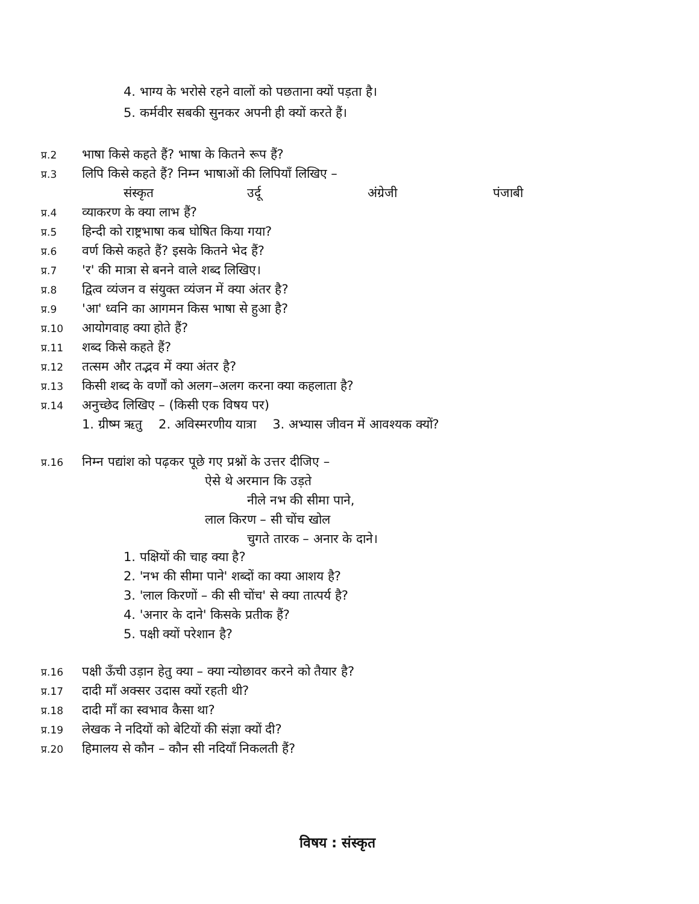4. भाग्य के भरोसे रहने वालों को पछताना क्यों पड़ता है।
5. कर्मवीर सबकी सुनकर अपनी ही क्यों करते हैं।
प्र.2 भाषा किसे कहते हैं? भाषा के कितने रूप हैं?
प्र.3 लिपि किसे कहते हैं? निम्न भाषाओं की लिपियाँ लिखिए –
संस्कृत उर्दू अंग्रेजी पंजाबी
प्र.4 व्याकरण के क्या लाभ हैं?
प्र.5 हिन्दी को राष्ट्रभाषा कब घोषित किया गया?
प्र.6 वर्ण किसे कहते हैं? इसके कितने भेद हैं?
प्र.7 'र' की मात्रा से बनने वाले शब्द लिखिए।
प्र.8 द्वित्व व्यंजन व संयुक्त व्यंजन में क्या अंतर है?
प्र.9 'आ' ध्वनि का आगमन किस भाषा से हुआ है?
प्र.10 आयोगवाह क्या होते हैं?
प्र.11 शब्द किसे कहते हैं?
प्र.12 तत्सम और तद्भव में क्या अंतर है?
प्र.13 किसी शब्द के वर्णों को अलग–अलग करना क्या कहलाता है?
प्र.14 अनुच्छेद लिखिए – (किसी एक विषय पर)
1. ग्रीष्म ऋतु 2. अविस्मरणीय यात्रा 3. अभ्यास जीवन में आवश्यक क्यों?
प्र.16 निम्न पद्यांश को पढ़कर पूछे गए प्रश्नों के उत्तर दीजिए –
ऐसे थे अरमान कि उड़ते
नीले नभ की सीमा पाने,
लाल किरण – सी चोंच खोल
चुगते तारक – अनार के दाने।
1. पक्षियों की चाह क्या है?
2. 'नभ की सीमा पाने' शब्दों का क्या आशय है?
3. 'लाल किरणों – की सी चोंच' से क्या तात्पर्य है?
4. 'अनार के दाने' किसके प्रतीक हैं?
5. पक्षी क्यों परेशान है?
प्र.16 पक्षी ऊँची उड़ान हेतु क्या – क्या न्योछावर करने को तैयार है?
प्र.17 दादी माँ अक्सर उदास क्यों रहती थी?
प्र.18 दादी माँ का स्वभाव कैसा था?
प्र.19 लेखक ने नदियों को बेटियों की संज्ञा क्यों दी?
प्र.20 हिमालय से कौन – कौन सी नदियाँ निकलती हैं?
विषय : संस्कृत